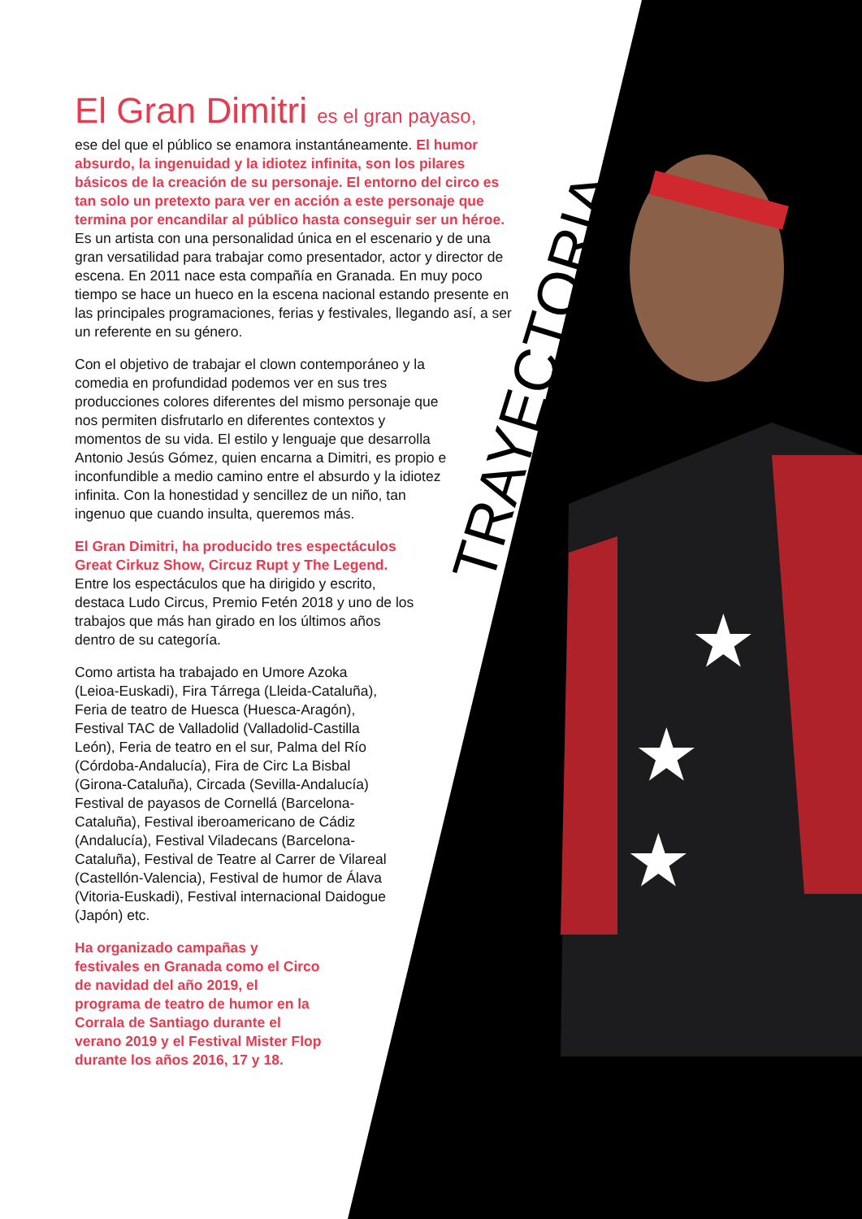★
★
★
TRAYECTORIA
El Gran Dimitri es el gran payaso,
ese del que el público se enamora instantáneamente. El humor absurdo, la ingenuidad y la idiotez infinita, son los pilares básicos de la creación de su personaje. El entorno del circo es tan solo un pretexto para ver en acción a este personaje que termina por encandilar al público hasta conseguir ser un héroe. Es un artista con una personalidad única en el escenario y de una gran versatilidad para trabajar como presentador, actor y director de escena. En 2011 nace esta compañía en Granada. En muy poco tiempo se hace un hueco en la escena nacional estando presente en las principales programaciones, ferias y festivales, llegando así, a ser un referente en su género.
Con el objetivo de trabajar el clown contemporáneo y la comedia en profundidad podemos ver en sus tres producciones colores diferentes del mismo personaje que nos permiten disfrutarlo en diferentes contextos y momentos de su vida. El estilo y lenguaje que desarrolla Antonio Jesús Gómez, quien encarna a Dimitri, es propio e inconfundible a medio camino entre el absurdo y la idiotez infinita. Con la honestidad y sencillez de un niño, tan ingenuo que cuando insulta, queremos más.
El Gran Dimitri, ha producido tres espectáculos Great Cirkuz Show, Circuz Rupt y The Legend. Entre los espectáculos que ha dirigido y escrito, destaca Ludo Circus, Premio Fetén 2018 y uno de los trabajos que más han girado en los últimos años dentro de su categoría.
Como artista ha trabajado en Umore Azoka (Leioa-Euskadi), Fira Tárrega (Lleida-Cataluña), Feria de teatro de Huesca (Huesca-Aragón), Festival TAC de Valladolid (Valladolid-Castilla León), Feria de teatro en el sur, Palma del Río (Córdoba-Andalucía), Fira de Circ La Bisbal (Girona-Cataluña), Circada (Sevilla-Andalucía) Festival de payasos de Cornellá (Barcelona-Cataluña), Festival iberoamericano de Cádiz (Andalucía), Festival Viladecans (Barcelona-Cataluña), Festival de Teatre al Carrer de Vilareal (Castellón-Valencia), Festival de humor de Álava (Vitoria-Euskadi), Festival internacional Daidogue (Japón) etc.
Ha organizado campañas y festivales en Granada como el Circo de navidad del año 2019, el programa de teatro de humor en la Corrala de Santiago durante el verano 2019 y el Festival Mister Flop durante los años 2016, 17 y 18.